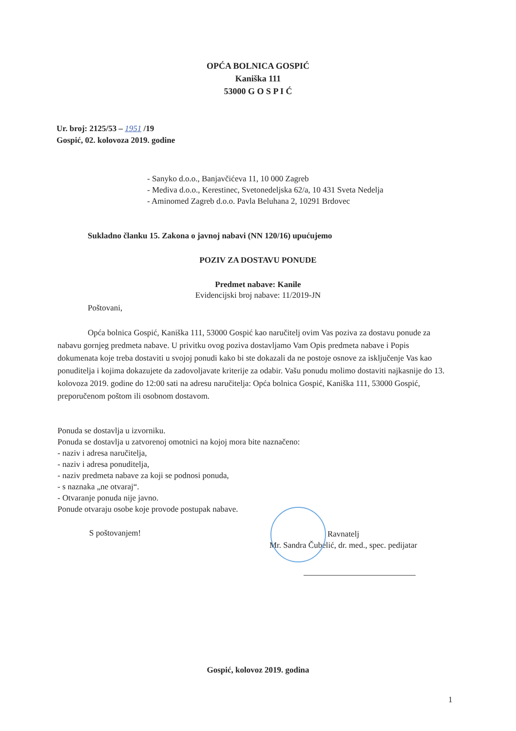OPĆA BOLNICA GOSPIĆ
Kaniška 111
53000 G O S P I Ć
Ur. broj: 2125/53 – 1951 /19
Gospić, 02. kolovoza 2019. godine
- Sanyko d.o.o., Banjavčićeva 11, 10 000 Zagreb
- Mediva d.o.o., Kerestinec, Svetonedeljska 62/a, 10 431 Sveta Nedelja
- Aminomed Zagreb d.o.o. Pavla Beluhana 2, 10291 Brdovec
Sukladno članku 15. Zakona o javnoj nabavi (NN 120/16) upućujemo
POZIV ZA DOSTAVU PONUDE
Predmet nabave: Kanile
Evidencijski broj nabave: 11/2019-JN
Poštovani,
Opća bolnica Gospić, Kaniška 111, 53000 Gospić kao naručitelj ovim Vas poziva za dostavu ponude za nabavu gornjeg predmeta nabave. U privitku ovog poziva dostavljamo Vam Opis predmeta nabave i Popis dokumenata koje treba dostaviti u svojoj ponudi kako bi ste dokazali da ne postoje osnove za isključenje Vas kao ponuditelja i kojima dokazujete da zadovoljavate kriterije za odabir. Vašu ponudu molimo dostaviti najkasnije do 13. kolovoza 2019. godine do 12:00 sati na adresu naručitelja: Opća bolnica Gospić, Kaniška 111, 53000 Gospić, preporučenom poštom ili osobnom dostavom.
Ponuda se dostavlja u izvorniku.
Ponuda se dostavlja u zatvorenoj omotnici na kojoj mora bite naznačeno:
- naziv i adresa naručitelja,
- naziv i adresa ponuditelja,
- naziv predmeta nabave za koji se podnosi ponuda,
- s naznaka „ne otvaraj“.
- Otvaranje ponuda nije javno.
Ponude otvaraju osobe koje provode postupak nabave.
S poštovanjem!
Ravnatelj
Mr. Sandra Čubelić, dr. med., spec. pedijatar
Gospić, kolovoz 2019. godina
1